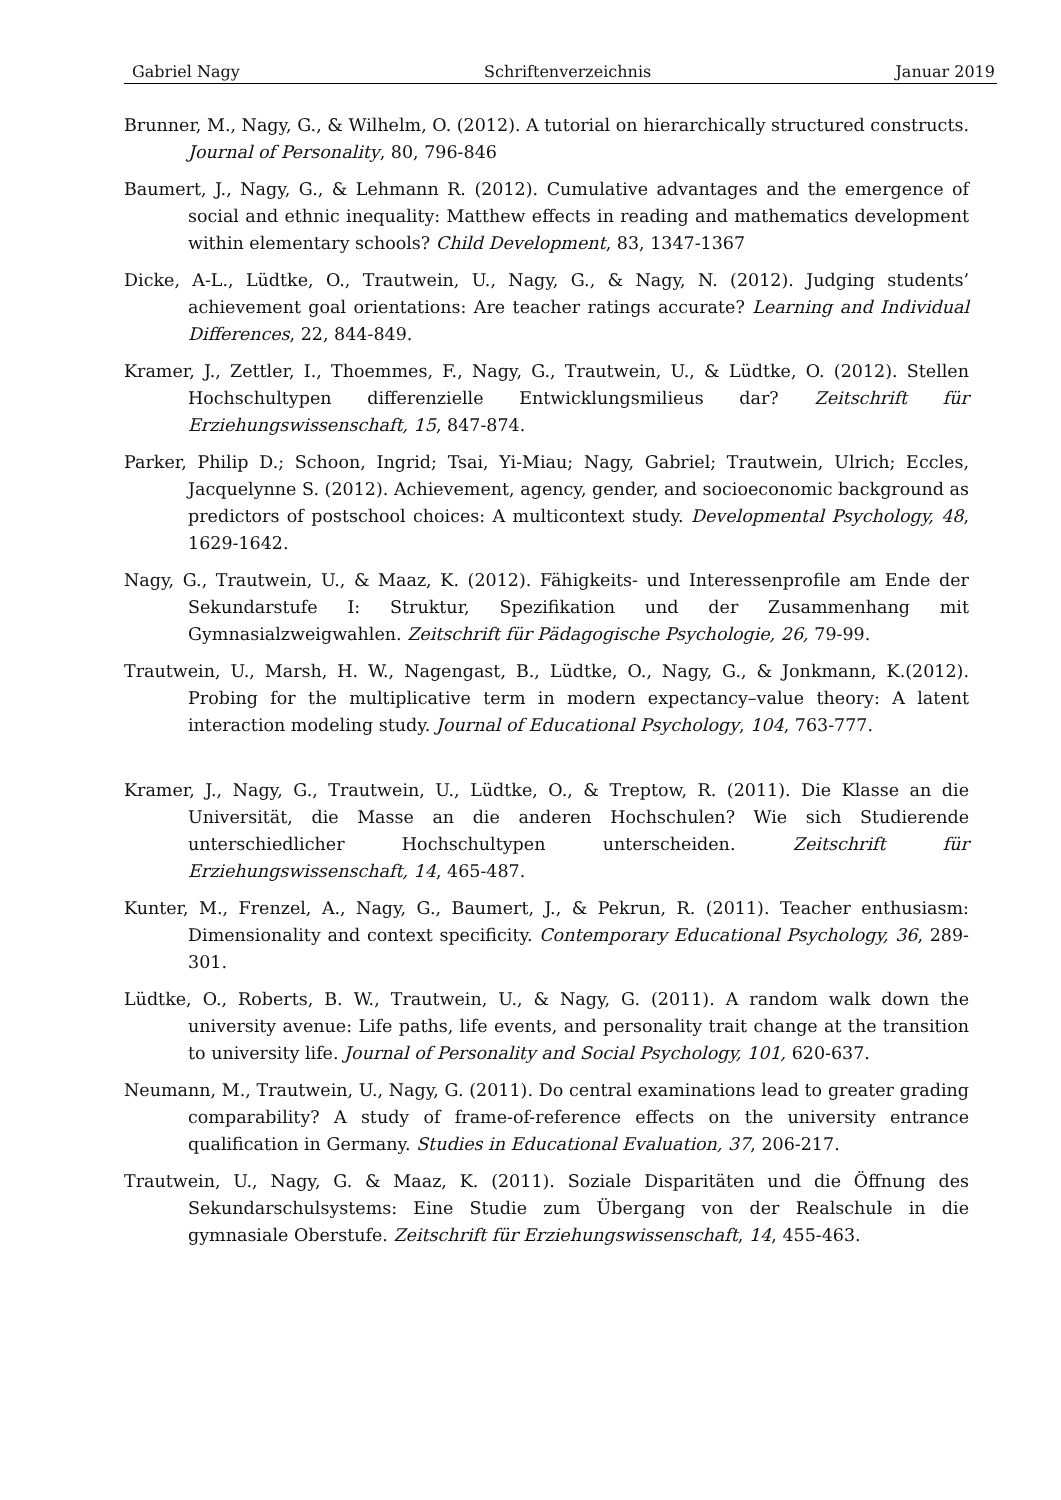Gabriel Nagy Schriftenverzeichnis Januar 2019
Brunner, M., Nagy, G., & Wilhelm, O. (2012). A tutorial on hierarchically structured constructs. Journal of Personality, 80, 796-846
Baumert, J., Nagy, G., & Lehmann R. (2012). Cumulative advantages and the emergence of social and ethnic inequality: Matthew effects in reading and mathematics development within elementary schools? Child Development, 83, 1347-1367
Dicke, A-L., Lüdtke, O., Trautwein, U., Nagy, G., & Nagy, N. (2012). Judging students’ achievement goal orientations: Are teacher ratings accurate? Learning and Individual Differences, 22, 844-849.
Kramer, J., Zettler, I., Thoemmes, F., Nagy, G., Trautwein, U., & Lüdtke, O. (2012). Stellen Hochschultypen differenzielle Entwicklungsmilieus dar? Zeitschrift für Erziehungswissenschaft, 15, 847-874.
Parker, Philip D.; Schoon, Ingrid; Tsai, Yi-Miau; Nagy, Gabriel; Trautwein, Ulrich; Eccles, Jacquelynne S. (2012). Achievement, agency, gender, and socioeconomic background as predictors of postschool choices: A multicontext study. Developmental Psychology, 48, 1629-1642.
Nagy, G., Trautwein, U., & Maaz, K. (2012). Fähigkeits- und Interessenprofile am Ende der Sekundarstufe I: Struktur, Spezifikation und der Zusammenhang mit Gymnasialzweigwahlen. Zeitschrift für Pädagogische Psychologie, 26, 79-99.
Trautwein, U., Marsh, H. W., Nagengast, B., Lüdtke, O., Nagy, G., & Jonkmann, K.(2012). Probing for the multiplicative term in modern expectancy–value theory: A latent interaction modeling study. Journal of Educational Psychology, 104, 763-777.
Kramer, J., Nagy, G., Trautwein, U., Lüdtke, O., & Treptow, R. (2011). Die Klasse an die Universität, die Masse an die anderen Hochschulen? Wie sich Studierende unterschiedlicher Hochschultypen unterscheiden. Zeitschrift für Erziehungswissenschaft, 14, 465-487.
Kunter, M., Frenzel, A., Nagy, G., Baumert, J., & Pekrun, R. (2011). Teacher enthusiasm: Dimensionality and context specificity. Contemporary Educational Psychology, 36, 289-301.
Lüdtke, O., Roberts, B. W., Trautwein, U., & Nagy, G. (2011). A random walk down the university avenue: Life paths, life events, and personality trait change at the transition to university life. Journal of Personality and Social Psychology, 101, 620-637.
Neumann, M., Trautwein, U., Nagy, G. (2011). Do central examinations lead to greater grading comparability? A study of frame-of-reference effects on the university entrance qualification in Germany. Studies in Educational Evaluation, 37, 206-217.
Trautwein, U., Nagy, G. & Maaz, K. (2011). Soziale Disparitäten und die Öffnung des Sekundarschulsystems: Eine Studie zum Übergang von der Realschule in die gymnasiale Oberstufe. Zeitschrift für Erziehungswissenschaft, 14, 455-463.